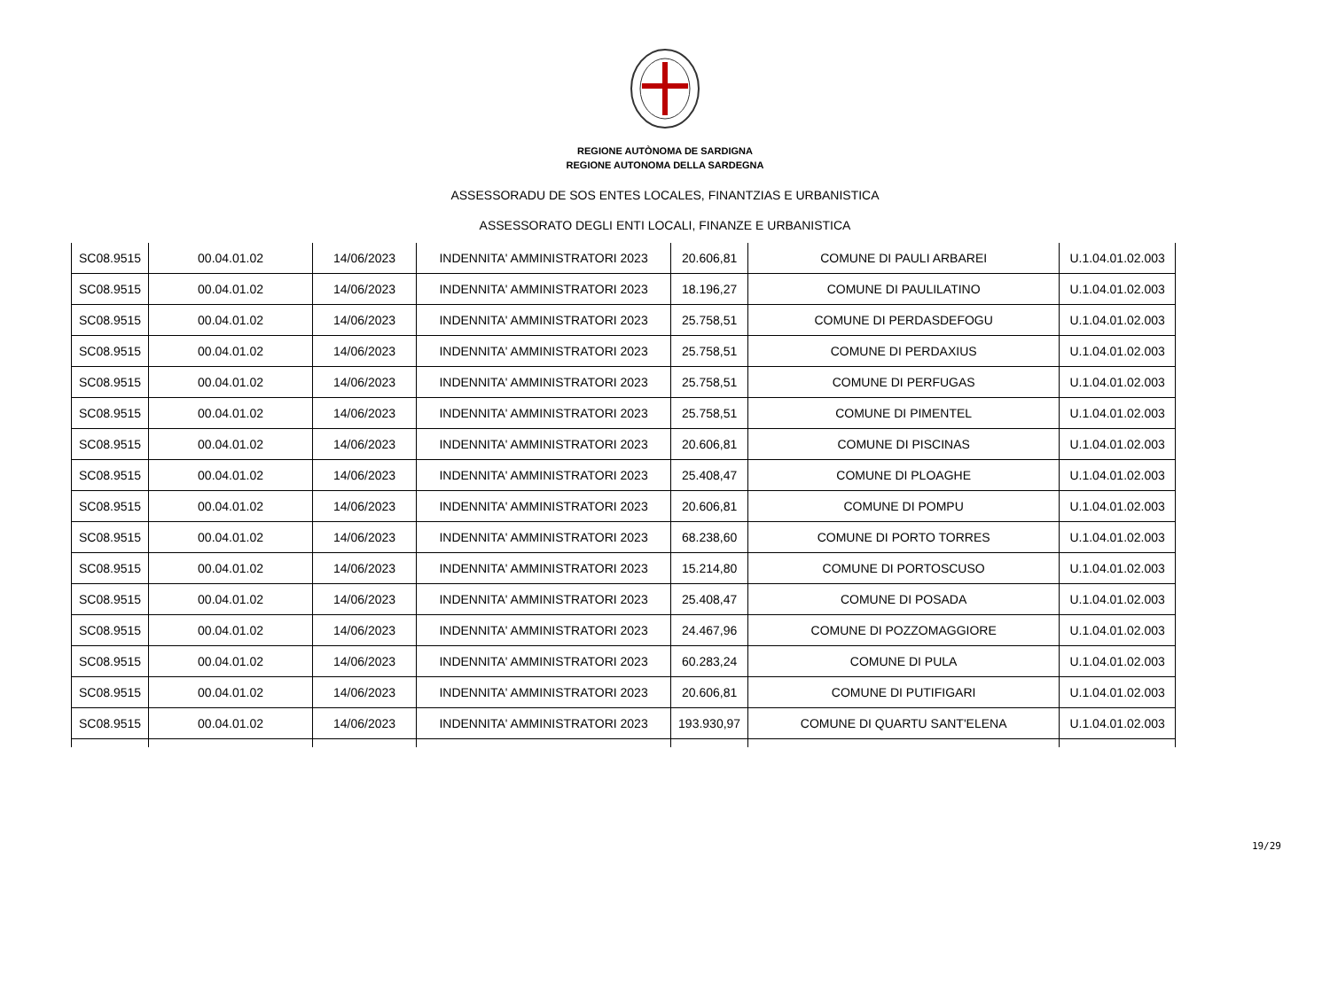REGIONE AUTÒNOMA DE SARDIGNA
REGIONE AUTONOMA DELLA SARDEGNA
ASSESSORADU DE SOS ENTES LOCALES, FINANTZIAS E URBANISTICA
ASSESSORATO DEGLI ENTI LOCALI, FINANZE E URBANISTICA
| SC08.9515 | 00.04.01.02 | 14/06/2023 | INDENNITA' AMMINISTRATORI 2023 | 20.606,81 | COMUNE DI PAULI ARBAREI | U.1.04.01.02.003 |
| SC08.9515 | 00.04.01.02 | 14/06/2023 | INDENNITA' AMMINISTRATORI 2023 | 18.196,27 | COMUNE DI PAULILATINO | U.1.04.01.02.003 |
| SC08.9515 | 00.04.01.02 | 14/06/2023 | INDENNITA' AMMINISTRATORI 2023 | 25.758,51 | COMUNE DI PERDASDEFOGU | U.1.04.01.02.003 |
| SC08.9515 | 00.04.01.02 | 14/06/2023 | INDENNITA' AMMINISTRATORI 2023 | 25.758,51 | COMUNE DI PERDAXIUS | U.1.04.01.02.003 |
| SC08.9515 | 00.04.01.02 | 14/06/2023 | INDENNITA' AMMINISTRATORI 2023 | 25.758,51 | COMUNE DI PERFUGAS | U.1.04.01.02.003 |
| SC08.9515 | 00.04.01.02 | 14/06/2023 | INDENNITA' AMMINISTRATORI 2023 | 25.758,51 | COMUNE DI PIMENTEL | U.1.04.01.02.003 |
| SC08.9515 | 00.04.01.02 | 14/06/2023 | INDENNITA' AMMINISTRATORI 2023 | 20.606,81 | COMUNE DI PISCINAS | U.1.04.01.02.003 |
| SC08.9515 | 00.04.01.02 | 14/06/2023 | INDENNITA' AMMINISTRATORI 2023 | 25.408,47 | COMUNE DI PLOAGHE | U.1.04.01.02.003 |
| SC08.9515 | 00.04.01.02 | 14/06/2023 | INDENNITA' AMMINISTRATORI 2023 | 20.606,81 | COMUNE DI POMPU | U.1.04.01.02.003 |
| SC08.9515 | 00.04.01.02 | 14/06/2023 | INDENNITA' AMMINISTRATORI 2023 | 68.238,60 | COMUNE DI PORTO TORRES | U.1.04.01.02.003 |
| SC08.9515 | 00.04.01.02 | 14/06/2023 | INDENNITA' AMMINISTRATORI 2023 | 15.214,80 | COMUNE DI PORTOSCUSO | U.1.04.01.02.003 |
| SC08.9515 | 00.04.01.02 | 14/06/2023 | INDENNITA' AMMINISTRATORI 2023 | 25.408,47 | COMUNE DI POSADA | U.1.04.01.02.003 |
| SC08.9515 | 00.04.01.02 | 14/06/2023 | INDENNITA' AMMINISTRATORI 2023 | 24.467,96 | COMUNE DI POZZOMAGGIORE | U.1.04.01.02.003 |
| SC08.9515 | 00.04.01.02 | 14/06/2023 | INDENNITA' AMMINISTRATORI 2023 | 60.283,24 | COMUNE DI PULA | U.1.04.01.02.003 |
| SC08.9515 | 00.04.01.02 | 14/06/2023 | INDENNITA' AMMINISTRATORI 2023 | 20.606,81 | COMUNE DI PUTIFIGARI | U.1.04.01.02.003 |
| SC08.9515 | 00.04.01.02 | 14/06/2023 | INDENNITA' AMMINISTRATORI 2023 | 193.930,97 | COMUNE DI QUARTU SANT'ELENA | U.1.04.01.02.003 |
19/29